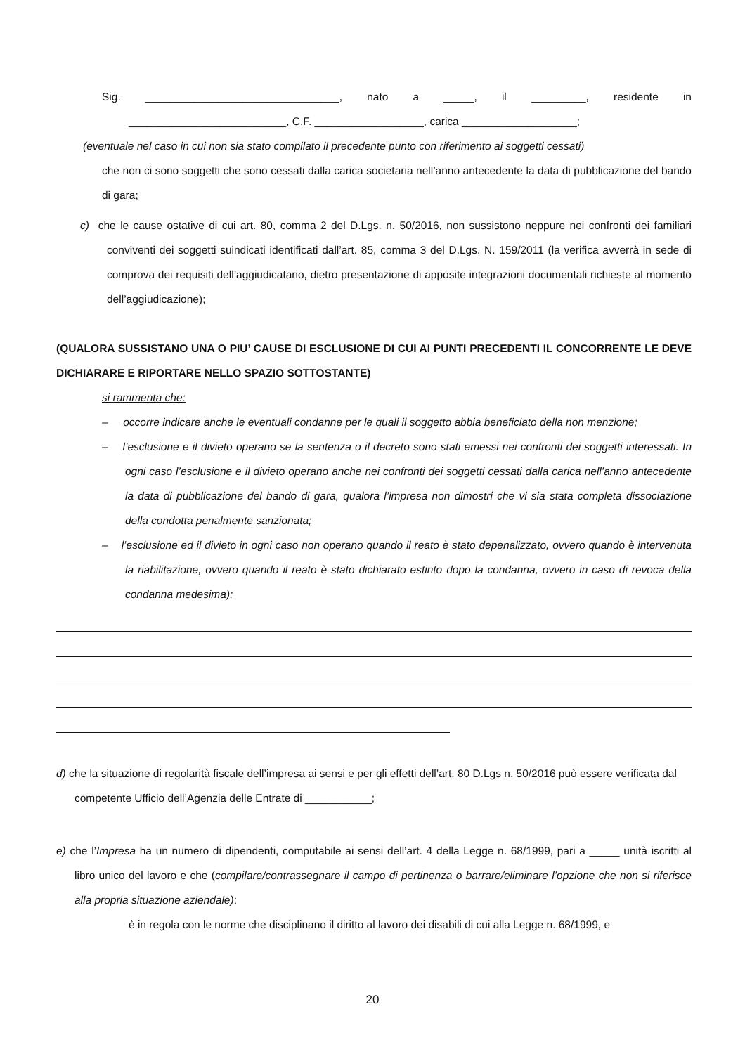Sig. ________________________________, nato a _____, il _________, residente in
__________________________, C.F. __________________, carica ___________________;
(eventuale nel caso in cui non sia stato compilato il precedente punto con riferimento ai soggetti cessati)
che non ci sono soggetti che sono cessati dalla carica societaria nell’anno antecedente la data di pubblicazione del bando di gara;
c) che le cause ostative di cui art. 80, comma 2 del D.Lgs. n. 50/2016, non sussistono neppure nei confronti dei familiari conviventi dei soggetti suindicati identificati dall’art. 85, comma 3 del D.Lgs. N. 159/2011 (la verifica avverrà in sede di comprova dei requisiti dell’aggiudicatario, dietro presentazione di apposite integrazioni documentali richieste al momento dell’aggiudicazione);
(QUALORA SUSSISTANO UNA O PIU’ CAUSE DI ESCLUSIONE DI CUI AI PUNTI PRECEDENTI IL CONCORRENTE LE DEVE DICHIARARE E RIPORTARE NELLO SPAZIO SOTTOSTANTE)
si rammenta che:
– occorre indicare anche le eventuali condanne per le quali il soggetto abbia beneficiato della non menzione;
– l’esclusione e il divieto operano se la sentenza o il decreto sono stati emessi nei confronti dei soggetti interessati. In ogni caso l’esclusione e il divieto operano anche nei confronti dei soggetti cessati dalla carica nell’anno antecedente la data di pubblicazione del bando di gara, qualora l’impresa non dimostri che vi sia stata completa dissociazione della condotta penalmente sanzionata;
– l’esclusione ed il divieto in ogni caso non operano quando il reato è stato depenalizzato, ovvero quando è intervenuta la riabilitazione, ovvero quando il reato è stato dichiarato estinto dopo la condanna, ovvero in caso di revoca della condanna medesima);
d) che la situazione di regolarità fiscale dell’impresa ai sensi e per gli effetti dell’art. 80 D.Lgs n. 50/2016 può essere verificata dal competente Ufficio dell’Agenzia delle Entrate di ___________;
e) che l’Impresa ha un numero di dipendenti, computabile ai sensi dell’art. 4 della Legge n. 68/1999, pari a _____ unità iscritti al libro unico del lavoro e che (compilare/contrassegnare il campo di pertinenza o barrare/eliminare l’opzione che non si riferisce alla propria situazione aziendale):
è in regola con le norme che disciplinano il diritto al lavoro dei disabili di cui alla Legge n. 68/1999, e
20